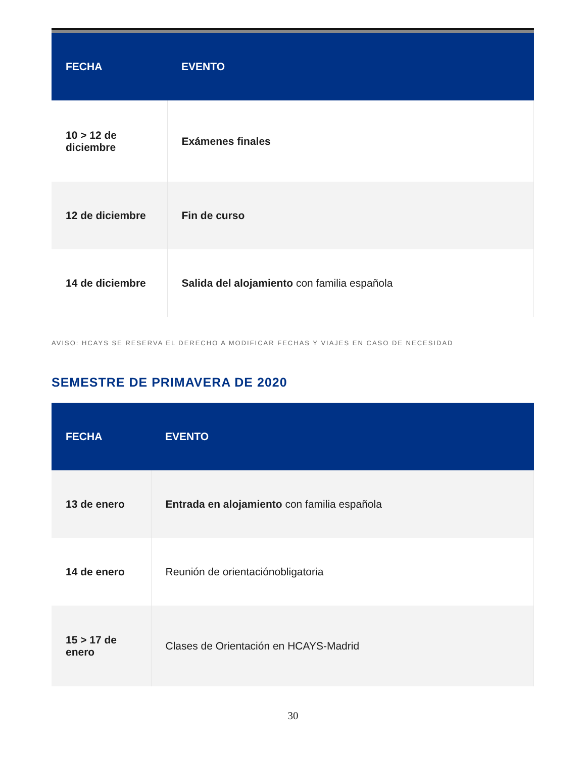| FECHA | EVENTO |
| --- | --- |
| 10 > 12 de diciembre | Exámenes finales |
| 12 de diciembre | Fin de curso |
| 14 de diciembre | Salida del alojamiento con familia española |
AVISO: HCAYS SE RESERVA EL DERECHO A MODIFICAR FECHAS Y VIAJES EN CASO DE NECESIDAD
SEMESTRE DE PRIMAVERA DE 2020
| FECHA | EVENTO |
| --- | --- |
| 13 de enero | Entrada en alojamiento con familia española |
| 14 de enero | Reunión de orientaciónobligatoria |
| 15 > 17 de enero | Clases de Orientación en HCAYS-Madrid |
30